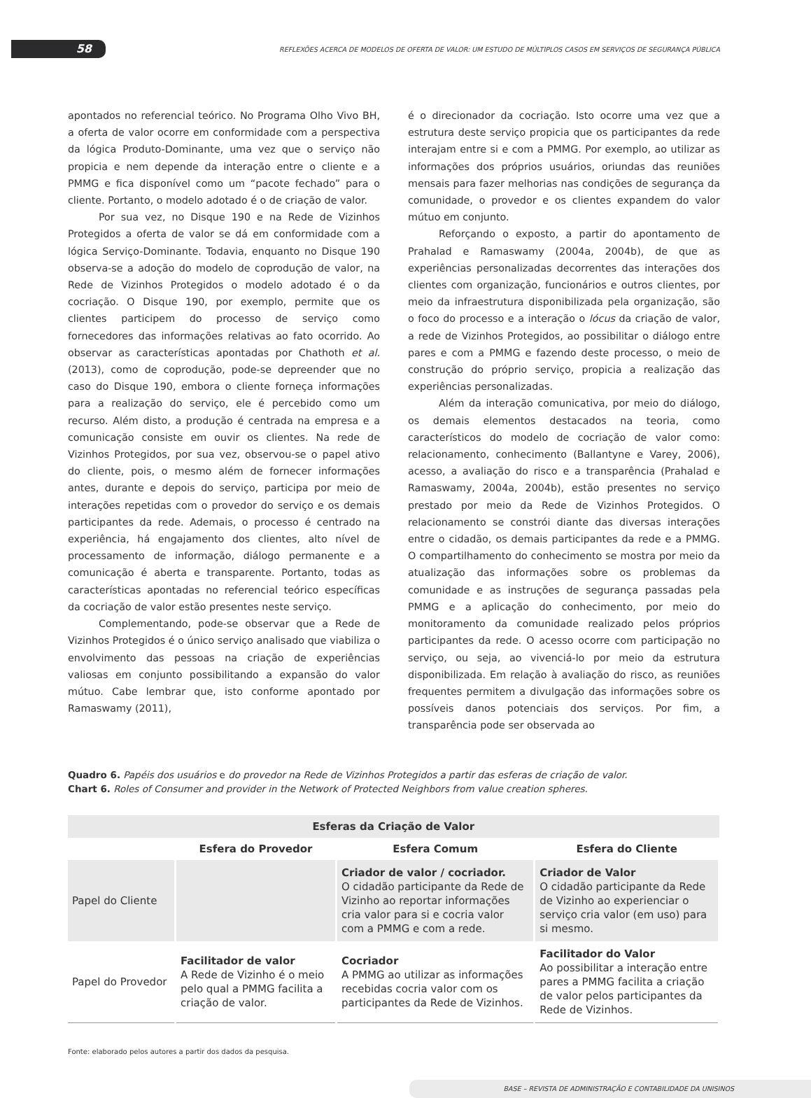58
REFLEXÕES ACERCA DE MODELOS DE OFERTA DE VALOR: UM ESTUDO DE MÚLTIPLOS CASOS EM SERVIÇOS DE SEGURANÇA PÚBLICA
apontados no referencial teórico. No Programa Olho Vivo BH, a oferta de valor ocorre em conformidade com a perspectiva da lógica Produto-Dominante, uma vez que o serviço não propicia e nem depende da interação entre o cliente e a PMMG e fica disponível como um “pacote fechado” para o cliente. Portanto, o modelo adotado é o de criação de valor.
Por sua vez, no Disque 190 e na Rede de Vizinhos Protegidos a oferta de valor se dá em conformidade com a lógica Serviço-Dominante. Todavia, enquanto no Disque 190 observa-se a adoção do modelo de coprodução de valor, na Rede de Vizinhos Protegidos o modelo adotado é o da cocriação. O Disque 190, por exemplo, permite que os clientes participem do processo de serviço como fornecedores das informações relativas ao fato ocorrido. Ao observar as características apontadas por Chathoth et al. (2013), como de coprodução, pode-se depreender que no caso do Disque 190, embora o cliente forneça informações para a realização do serviço, ele é percebido como um recurso. Além disto, a produção é centrada na empresa e a comunicação consiste em ouvir os clientes. Na rede de Vizinhos Protegidos, por sua vez, observou-se o papel ativo do cliente, pois, o mesmo além de fornecer informações antes, durante e depois do serviço, participa por meio de interações repetidas com o provedor do serviço e os demais participantes da rede. Ademais, o processo é centrado na experiência, há engajamento dos clientes, alto nível de processamento de informação, diálogo permanente e a comunicação é aberta e transparente. Portanto, todas as características apontadas no referencial teórico específicas da cocriação de valor estão presentes neste serviço.
Complementando, pode-se observar que a Rede de Vizinhos Protegidos é o único serviço analisado que viabiliza o envolvimento das pessoas na criação de experiências valiosas em conjunto possibilitando a expansão do valor mútuo. Cabe lembrar que, isto conforme apontado por Ramaswamy (2011),
é o direcionador da cocriação. Isto ocorre uma vez que a estrutura deste serviço propicia que os participantes da rede interajam entre si e com a PMMG. Por exemplo, ao utilizar as informações dos próprios usuários, oriundas das reuniões mensais para fazer melhorias nas condições de segurança da comunidade, o provedor e os clientes expandem do valor mútuo em conjunto.
Reforçando o exposto, a partir do apontamento de Prahalad e Ramaswamy (2004a, 2004b), de que as experiências personalizadas decorrentes das interações dos clientes com organização, funcionários e outros clientes, por meio da infraestrutura disponibilizada pela organização, são o foco do processo e a interação o lócus da criação de valor, a rede de Vizinhos Protegidos, ao possibilitar o diálogo entre pares e com a PMMG e fazendo deste processo, o meio de construção do próprio serviço, propicia a realização das experiências personalizadas.
Além da interação comunicativa, por meio do diálogo, os demais elementos destacados na teoria, como característicos do modelo de cocriação de valor como: relacionamento, conhecimento (Ballantyne e Varey, 2006), acesso, a avaliação do risco e a transparência (Prahalad e Ramaswamy, 2004a, 2004b), estão presentes no serviço prestado por meio da Rede de Vizinhos Protegidos. O relacionamento se constrói diante das diversas interações entre o cidadão, os demais participantes da rede e a PMMG. O compartilhamento do conhecimento se mostra por meio da atualização das informações sobre os problemas da comunidade e as instruções de segurança passadas pela PMMG e a aplicação do conhecimento, por meio do monitoramento da comunidade realizado pelos próprios participantes da rede. O acesso ocorre com participação no serviço, ou seja, ao vivenciá-lo por meio da estrutura disponibilizada. Em relação à avaliação do risco, as reuniões frequentes permitem a divulgação das informações sobre os possíveis danos potenciais dos serviços. Por fim, a transparência pode ser observada ao
Quadro 6. Papéis dos usuários e do provedor na Rede de Vizinhos Protegidos a partir das esferas de criação de valor.
Chart 6. Roles of Consumer and provider in the Network of Protected Neighbors from value creation spheres.
| Esferas da Criação de Valor | | | |
| --- | --- | --- | --- |
| | Esfera do Provedor | Esfera Comum | Esfera do Cliente |
| Papel do Cliente | | Criador de valor / cocriador. O cidadão participante da Rede de Vizinho ao reportar informações cria valor para si e cocria valor com a PMMG e com a rede. | Criador de Valor O cidadão participante da Rede de Vizinho ao experienciar o serviço cria valor (em uso) para si mesmo. |
| Papel do Provedor | Facilitador de valor A Rede de Vizinho é o meio pelo qual a PMMG facilita a criação de valor. | Cocriador A PMMG ao utilizar as informações recebidas cocria valor com os participantes da Rede de Vizinhos. | Facilitador do Valor Ao possibilitar a interação entre pares a PMMG facilita a criação de valor pelos participantes da Rede de Vizinhos. |
Fonte: elaborado pelos autores a partir dos dados da pesquisa.
BASE – REVISTA DE ADMINISTRAÇÃO E CONTABILIDADE DA UNISINOS